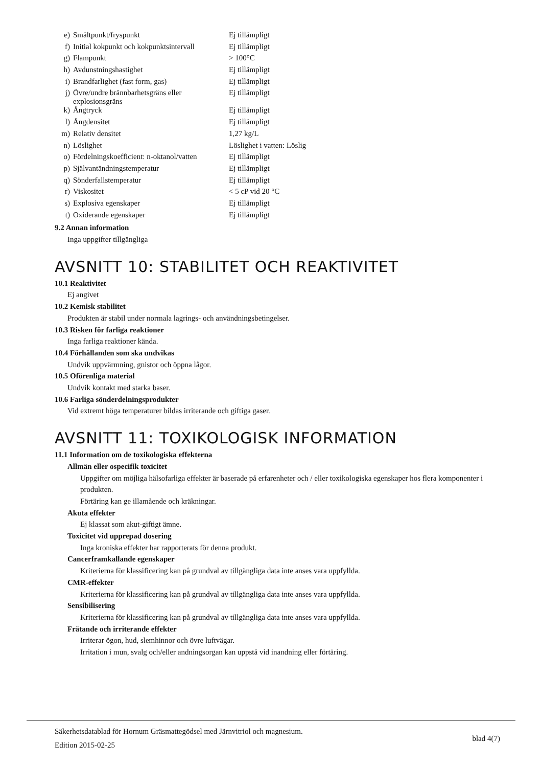| e) | Smältpunkt/fryspunkt | Ej tillämpligt |
| f) | Initial kokpunkt och kokpunktsintervall | Ej tillämpligt |
| g) | Flampunkt | > 100°C |
| h) | Avdunstningshastighet | Ej tillämpligt |
| i) | Brandfarlighet (fast form, gas) | Ej tillämpligt |
| j) | Övre/undre brännbarhetsgräns eller explosionsgräns | Ej tillämpligt |
| k) | Ångtryck | Ej tillämpligt |
| l) | Ångdensitet | Ej tillämpligt |
| m) | Relativ densitet | 1,27 kg/L |
| n) | Löslighet | Löslighet i vatten: Löslig |
| o) | Fördelningskoefficient: n-oktanol/vatten | Ej tillämpligt |
| p) | Självantändningstemperatur | Ej tillämpligt |
| q) | Sönderfallstemperatur | Ej tillämpligt |
| r) | Viskositet | < 5 cP vid 20 °C |
| s) | Explosiva egenskaper | Ej tillämpligt |
| t) | Oxiderande egenskaper | Ej tillämpligt |
9.2 Annan information
Inga uppgifter tillgängliga
AVSNITT 10: STABILITET OCH REAKTIVITET
10.1 Reaktivitet
Ej angivet
10.2 Kemisk stabilitet
Produkten är stabil under normala lagrings- och användningsbetingelser.
10.3 Risken för farliga reaktioner
Inga farliga reaktioner kända.
10.4 Förhållanden som ska undvikas
Undvik uppvärmning, gnistor och öppna lågor.
10.5 Oförenliga material
Undvik kontakt med starka baser.
10.6 Farliga sönderdelningsprodukter
Vid extremt höga temperaturer bildas irriterande och giftiga gaser.
AVSNITT 11: TOXIKOLOGISK INFORMATION
11.1 Information om de toxikologiska effekterna
Allmän eller ospecifik toxicitet
Uppgifter om möjliga hälsofarliga effekter är baserade på erfarenheter och / eller toxikologiska egenskaper hos flera komponenter i produkten.
Förtäring kan ge illamående och kräkningar.
Akuta effekter
Ej klassat som akut-giftigt ämne.
Toxicitet vid upprepad dosering
Inga kroniska effekter har rapporterats för denna produkt.
Cancerframkallande egenskaper
Kriterierna för klassificering kan på grundval av tillgängliga data inte anses vara uppfyllda.
CMR-effekter
Kriterierna för klassificering kan på grundval av tillgängliga data inte anses vara uppfyllda.
Sensibilisering
Kriterierna för klassificering kan på grundval av tillgängliga data inte anses vara uppfyllda.
Frätande och irriterande effekter
Irriterar ögon, hud, slemhinnor och övre luftvägar.
Irritation i mun, svalg och/eller andningsorgan kan uppstå vid inandning eller förtäring.
Säkerhetsdatablad för Hornum Gräsmattegödsel med Järnvitriol och magnesium.
Edition 2015-02-25
blad 4(7)